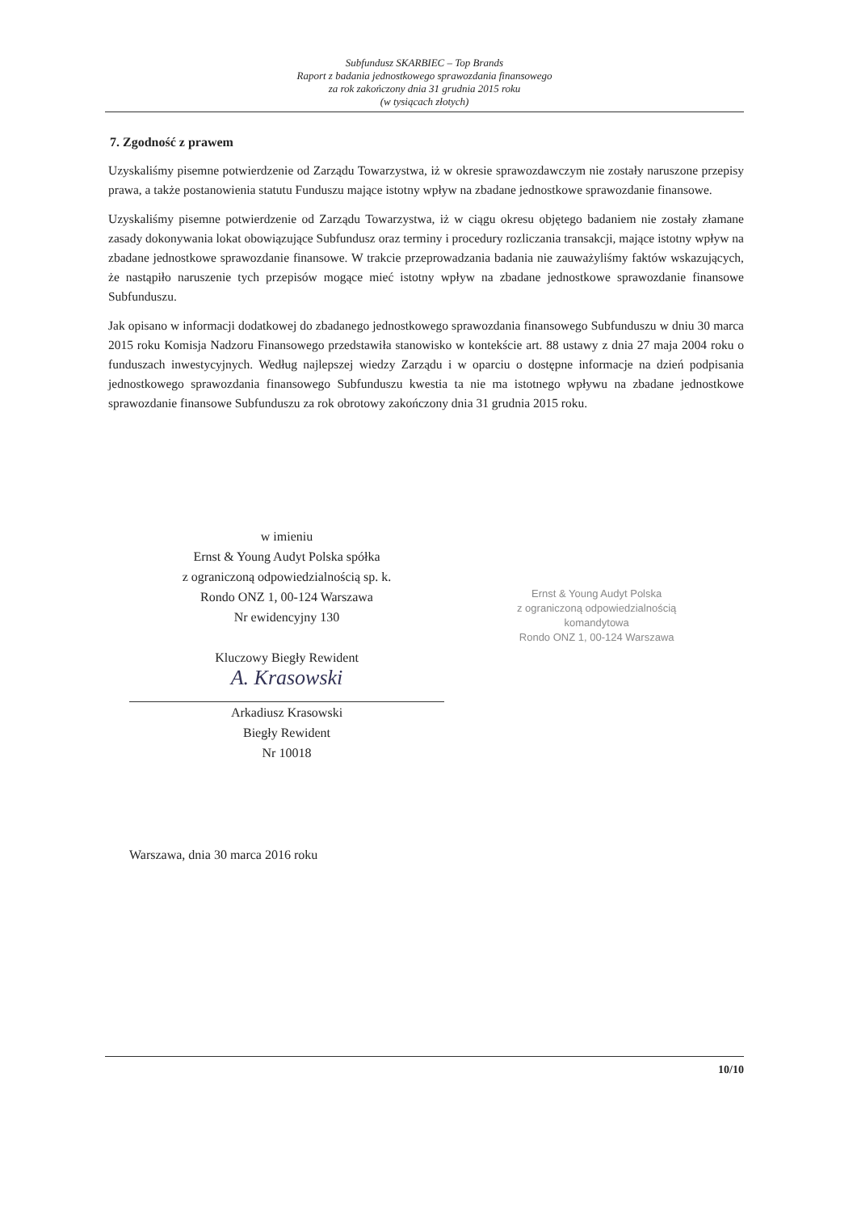Subfundusz SKARBIEC – Top Brands
Raport z badania jednostkowego sprawozdania finansowego
za rok zakończony dnia 31 grudnia 2015 roku
(w tysiącach złotych)
7. Zgodność z prawem
Uzyskaliśmy pisemne potwierdzenie od Zarządu Towarzystwa, iż w okresie sprawozdawczym nie zostały naruszone przepisy prawa, a także postanowienia statutu Funduszu mające istotny wpływ na zbadane jednostkowe sprawozdanie finansowe.
Uzyskaliśmy pisemne potwierdzenie od Zarządu Towarzystwa, iż w ciągu okresu objętego badaniem nie zostały złamane zasady dokonywania lokat obowiązujące Subfundusz oraz terminy i procedury rozliczania transakcji, mające istotny wpływ na zbadane jednostkowe sprawozdanie finansowe. W trakcie przeprowadzania badania nie zauważyliśmy faktów wskazujących, że nastąpiło naruszenie tych przepisów mogące mieć istotny wpływ na zbadane jednostkowe sprawozdanie finansowe Subfunduszu.
Jak opisano w informacji dodatkowej do zbadanego jednostkowego sprawozdania finansowego Subfunduszu w dniu 30 marca 2015 roku Komisja Nadzoru Finansowego przedstawiła stanowisko w kontekście art. 88 ustawy z dnia 27 maja 2004 roku o funduszach inwestycyjnych. Według najlepszej wiedzy Zarządu i w oparciu o dostępne informacje na dzień podpisania jednostkowego sprawozdania finansowego Subfunduszu kwestia ta nie ma istotnego wpływu na zbadane jednostkowe sprawozdanie finansowe Subfunduszu za rok obrotowy zakończony dnia 31 grudnia 2015 roku.
w imieniu
Ernst & Young Audyt Polska spółka
z ograniczoną odpowiedzialnością sp. k.
Rondo ONZ 1, 00-124 Warszawa
Nr ewidencyjny 130
Kluczowy Biegły Rewident
A. Krasowski
Arkadiusz Krasowski
Biegły Rewident
Nr 10018
Ernst & Young Audyt Polska
z ograniczoną odpowiedzialnością
komandytowa
Rondo ONZ 1, 00-124 Warszawa
Warszawa, dnia 30 marca 2016 roku
10/10